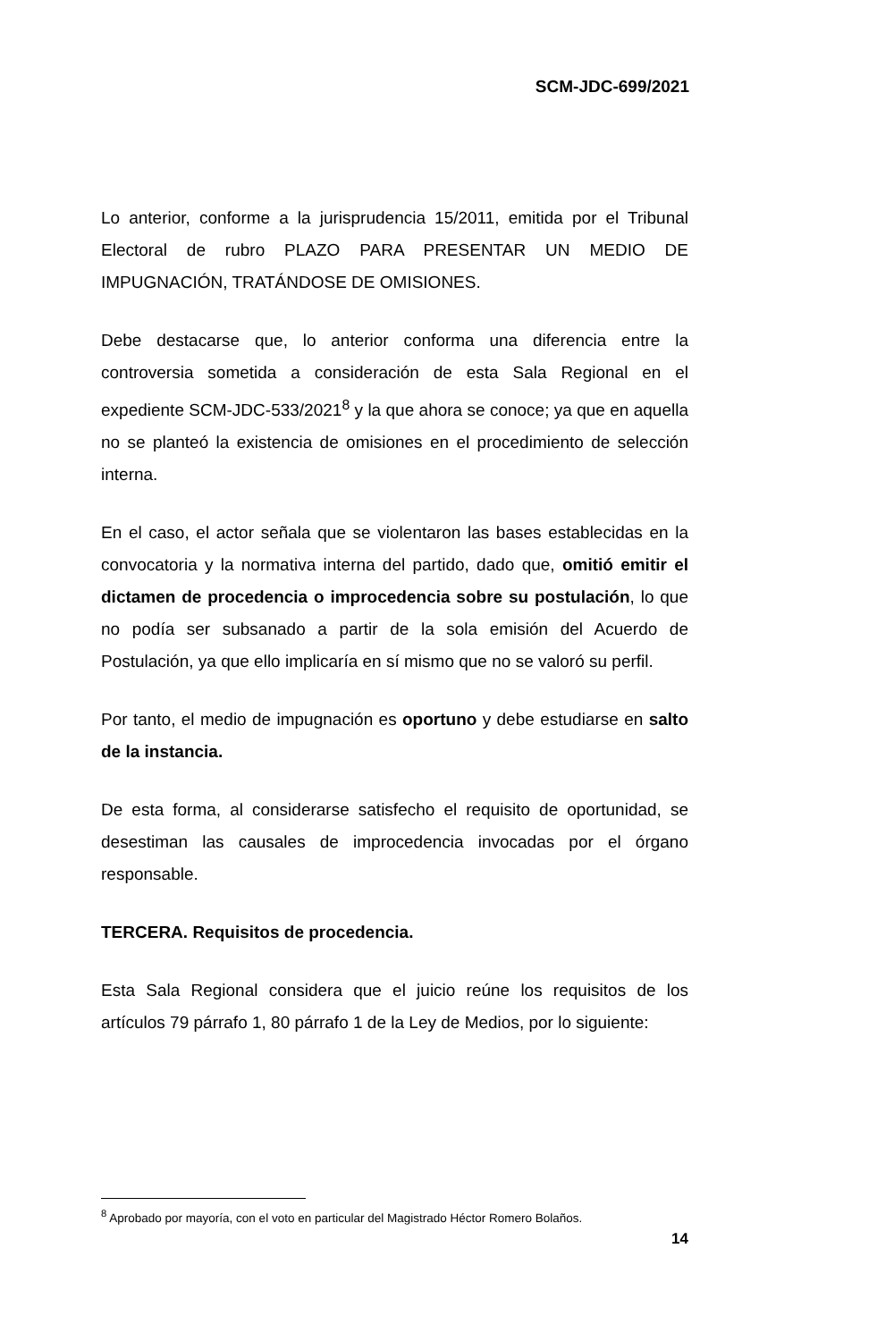SCM-JDC-699/2021
Lo anterior, conforme a la jurisprudencia 15/2011, emitida por el Tribunal Electoral de rubro PLAZO PARA PRESENTAR UN MEDIO DE IMPUGNACIÓN, TRATÁNDOSE DE OMISIONES.
Debe destacarse que, lo anterior conforma una diferencia entre la controversia sometida a consideración de esta Sala Regional en el expediente SCM-JDC-533/2021<sup>8</sup> y la que ahora se conoce; ya que en aquella no se planteó la existencia de omisiones en el procedimiento de selección interna.
En el caso, el actor señala que se violentaron las bases establecidas en la convocatoria y la normativa interna del partido, dado que, omitió emitir el dictamen de procedencia o improcedencia sobre su postulación, lo que no podía ser subsanado a partir de la sola emisión del Acuerdo de Postulación, ya que ello implicaría en sí mismo que no se valoró su perfil.
Por tanto, el medio de impugnación es oportuno y debe estudiarse en salto de la instancia.
De esta forma, al considerarse satisfecho el requisito de oportunidad, se desestiman las causales de improcedencia invocadas por el órgano responsable.
TERCERA. Requisitos de procedencia.
Esta Sala Regional considera que el juicio reúne los requisitos de los artículos 79 párrafo 1, 80 párrafo 1 de la Ley de Medios, por lo siguiente:
<sup>8</sup> Aprobado por mayoría, con el voto en particular del Magistrado Héctor Romero Bolaños.
14